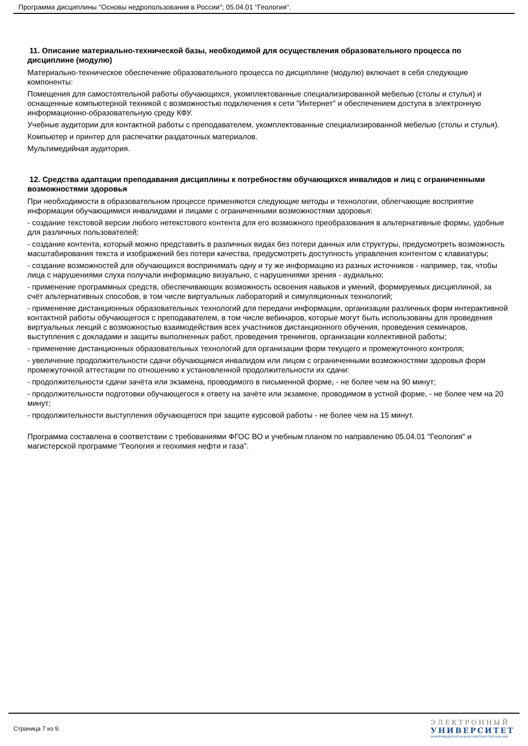Программа дисциплины "Основы недропользования в России"; 05.04.01 "Геология".
11. Описание материально-технической базы, необходимой для осуществления образовательного процесса по дисциплине (модулю)
Материально-техническое обеспечение образовательного процесса по дисциплине (модулю) включает в себя следующие компоненты:
Помещения для самостоятельной работы обучающихся, укомплектованные специализированной мебелью (столы и стулья) и оснащенные компьютерной техникой с возможностью подключения к сети "Интернет" и обеспечением доступа в электронную информационно-образовательную среду КФУ.
Учебные аудитории для контактной работы с преподавателем, укомплектованные специализированной мебелью (столы и стулья).
Компьютер и принтер для распечатки раздаточных материалов.
Мультимедийная аудитория.
12. Средства адаптации преподавания дисциплины к потребностям обучающихся инвалидов и лиц с ограниченными возможностями здоровья
При необходимости в образовательном процессе применяются следующие методы и технологии, облегчающие восприятие информации обучающимися инвалидами и лицами с ограниченными возможностями здоровья:
- создание текстовой версии любого нетекстового контента для его возможного преобразования в альтернативные формы, удобные для различных пользователей;
- создание контента, который можно представить в различных видах без потери данных или структуры, предусмотреть возможность масштабирования текста и изображений без потери качества, предусмотреть доступность управления контентом с клавиатуры;
- создание возможностей для обучающихся воспринимать одну и ту же информацию из разных источников - например, так, чтобы лица с нарушениями слуха получали информацию визуально, с нарушениями зрения - аудиально;
- применение программных средств, обеспечивающих возможность освоения навыков и умений, формируемых дисциплиной, за счёт альтернативных способов, в том числе виртуальных лабораторий и симуляционных технологий;
- применение дистанционных образовательных технологий для передачи информации, организации различных форм интерактивной контактной работы обучающегося с преподавателем, в том числе вебинаров, которые могут быть использованы для проведения виртуальных лекций с возможностью взаимодействия всех участников дистанционного обучения, проведения семинаров, выступления с докладами и защиты выполненных работ, проведения тренингов, организации коллективной работы;
- применение дистанционных образовательных технологий для организации форм текущего и промежуточного контроля;
- увеличение продолжительности сдачи обучающимся инвалидом или лицом с ограниченными возможностями здоровья форм промежуточной аттестации по отношению к установленной продолжительности их сдачи:
- продолжительности сдачи зачёта или экзамена, проводимого в письменной форме, - не более чем на 90 минут;
- продолжительности подготовки обучающегося к ответу на зачёте или экзамене, проводимом в устной форме, - не более чем на 20 минут;
- продолжительности выступления обучающегося при защите курсовой работы - не более чем на 15 минут.
Программа составлена в соответствии с требованиями ФГОС ВО и учебным планом по направлению 05.04.01 "Геология" и магистерской программе "Геология и геохимия нефти и газа".
Страница 7 из 9.
ЭЛЕКТРОННЫЙ
УНИВЕРСИТЕТ
ИНФОРМАЦИОННО-АНАЛИТИЧЕСКАЯ СИСТЕМА КФУ